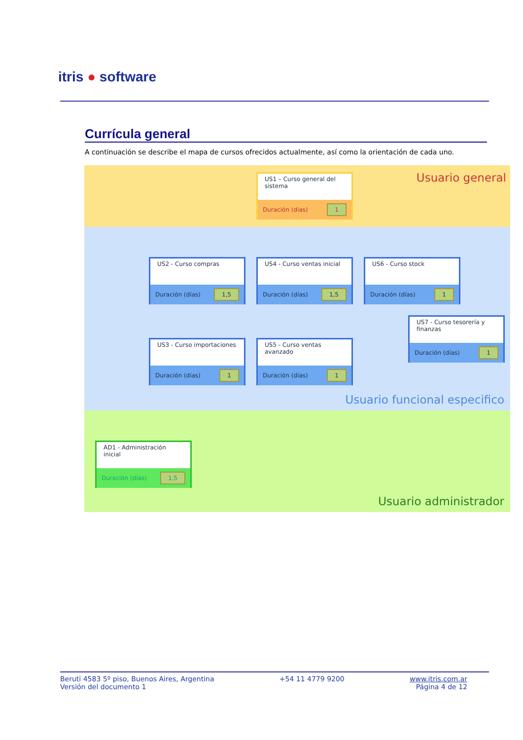itris ● software
Currícula general
A continuación se describe el mapa de cursos ofrecidos actualmente, así como la orientación de cada uno.
Usuario general
US1 – Curso general del sistema
Duración (días) 1
US2 - Curso compras
Duración (días) 1,5
US4 - Curso ventas inicial
Duración (días) 1,5
US6 - Curso stock
Duración (días) 1
US7 - Curso tesorería y finanzas
Duración (días) 1
US3 - Curso importaciones
Duración (días) 1
US5 - Curso ventas avanzado
Duración (días) 1
Usuario funcional especifico
AD1 - Administración inicial
Duración (días) 1,5
Usuario administrador
Beruti 4583 5º piso, Buenos Aires, Argentina
Versión del documento 1
+54 11 4779 9200 www.itris.com.ar
Página 4 de 12